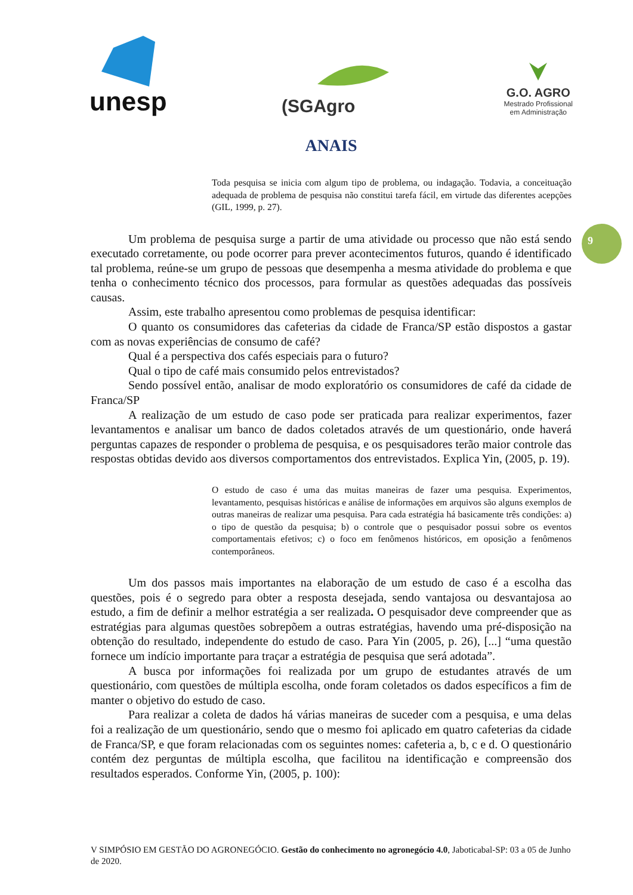unesp
(SGAgro
G.O. AGRO
Mestrado Profissional
em Administração
9
ANAIS
Toda pesquisa se inicia com algum tipo de problema, ou indagação. Todavia, a conceituação adequada de problema de pesquisa não constitui tarefa fácil, em virtude das diferentes acepções (GIL, 1999, p. 27).
Um problema de pesquisa surge a partir de uma atividade ou processo que não está sendo executado corretamente, ou pode ocorrer para prever acontecimentos futuros, quando é identificado tal problema, reúne-se um grupo de pessoas que desempenha a mesma atividade do problema e que tenha o conhecimento técnico dos processos, para formular as questões adequadas das possíveis causas.
Assim, este trabalho apresentou como problemas de pesquisa identificar:
O quanto os consumidores das cafeterias da cidade de Franca/SP estão dispostos a gastar com as novas experiências de consumo de café?
Qual é a perspectiva dos cafés especiais para o futuro?
Qual o tipo de café mais consumido pelos entrevistados?
Sendo possível então, analisar de modo exploratório os consumidores de café da cidade de Franca/SP
A realização de um estudo de caso pode ser praticada para realizar experimentos, fazer levantamentos e analisar um banco de dados coletados através de um questionário, onde haverá perguntas capazes de responder o problema de pesquisa, e os pesquisadores terão maior controle das respostas obtidas devido aos diversos comportamentos dos entrevistados. Explica Yin, (2005, p. 19).
O estudo de caso é uma das muitas maneiras de fazer uma pesquisa. Experimentos, levantamento, pesquisas históricas e análise de informações em arquivos são alguns exemplos de outras maneiras de realizar uma pesquisa. Para cada estratégia há basicamente três condições: a) o tipo de questão da pesquisa; b) o controle que o pesquisador possui sobre os eventos comportamentais efetivos; c) o foco em fenômenos históricos, em oposição a fenômenos contemporâneos.
Um dos passos mais importantes na elaboração de um estudo de caso é a escolha das questões, pois é o segredo para obter a resposta desejada, sendo vantajosa ou desvantajosa ao estudo, a fim de definir a melhor estratégia a ser realizada. O pesquisador deve compreender que as estratégias para algumas questões sobrepõem a outras estratégias, havendo uma pré-disposição na obtenção do resultado, independente do estudo de caso. Para Yin (2005, p. 26), [...] “uma questão fornece um indício importante para traçar a estratégia de pesquisa que será adotada”.
A busca por informações foi realizada por um grupo de estudantes através de um questionário, com questões de múltipla escolha, onde foram coletados os dados específicos a fim de manter o objetivo do estudo de caso.
Para realizar a coleta de dados há várias maneiras de suceder com a pesquisa, e uma delas foi a realização de um questionário, sendo que o mesmo foi aplicado em quatro cafeterias da cidade de Franca/SP, e que foram relacionadas com os seguintes nomes: cafeteria a, b, c e d. O questionário contém dez perguntas de múltipla escolha, que facilitou na identificação e compreensão dos resultados esperados. Conforme Yin, (2005, p. 100):
V SIMPÓSIO EM GESTÃO DO AGRONEGÓCIO. Gestão do conhecimento no agronegócio 4.0, Jaboticabal-SP: 03 a 05 de Junho de 2020.